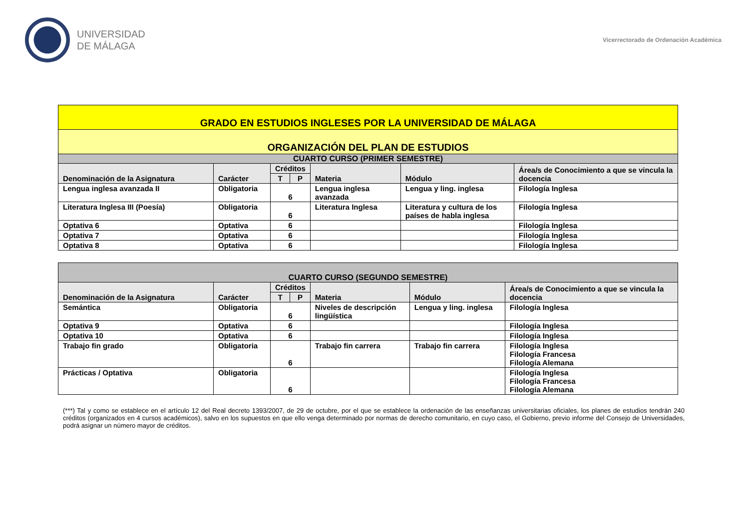UNIVERSIDAD
DE MÁLAGA
Vicerrectorado de Ordenación Académica
| GRADO EN ESTUDIOS INGLESES POR LA UNIVERSIDAD DE MÁLAGA | | | | | | |
| ORGANIZACIÓN DEL PLAN DE ESTUDIOS | | | | | | |
| CUARTO CURSO (PRIMER SEMESTRE) | | | | | | |
| Denominación de la Asignatura | Carácter | Créditos | | Materia | Módulo | Área/s de Conocimiento a que se vincula la docencia |
| | | T | P | | | |
| Lengua inglesa avanzada II | Obligatoria | 6 | | Lengua inglesa avanzada | Lengua y ling. inglesa | Filología Inglesa |
| Literatura Inglesa III (Poesía) | Obligatoria | 6 | | Literatura Inglesa | Literatura y cultura de los países de habla inglesa | Filología Inglesa |
| Optativa 6 | Optativa | 6 | | | | Filología Inglesa |
| Optativa 7 | Optativa | 6 | | | | Filología Inglesa |
| Optativa 8 | Optativa | 6 | | | | Filología Inglesa |
| CUARTO CURSO (SEGUNDO SEMESTRE) | | | | | | |
| Denominación de la Asignatura | Carácter | Créditos | | Materia | Módulo | Área/s de Conocimiento a que se vincula la docencia |
| | | T | P | | | |
| Semántica | Obligatoria | 6 | | Niveles de descripción lingüística | Lengua y ling. inglesa | Filología Inglesa |
| Optativa 9 | Optativa | 6 | | | | Filología Inglesa |
| Optativa 10 | Optativa | 6 | | | | Filología Inglesa |
| Trabajo fin grado | Obligatoria | 6 | | Trabajo fin carrera | Trabajo fin carrera | Filología Inglesa Filología Francesa Filología Alemana |
| Prácticas / Optativa | Obligatoria | 6 | | | | Filología Inglesa Filología Francesa Filología Alemana |
(***) Tal y como se establece en el artículo 12 del Real decreto 1393/2007, de 29 de octubre, por el que se establece la ordenación de las enseñanzas universitarias oficiales, los planes de estudios tendrán 240 créditos (organizados en 4 cursos académicos), salvo en los supuestos en que ello venga determinado por normas de derecho comunitario, en cuyo caso, el Gobierno, previo informe del Consejo de Universidades, podrá asignar un número mayor de créditos.